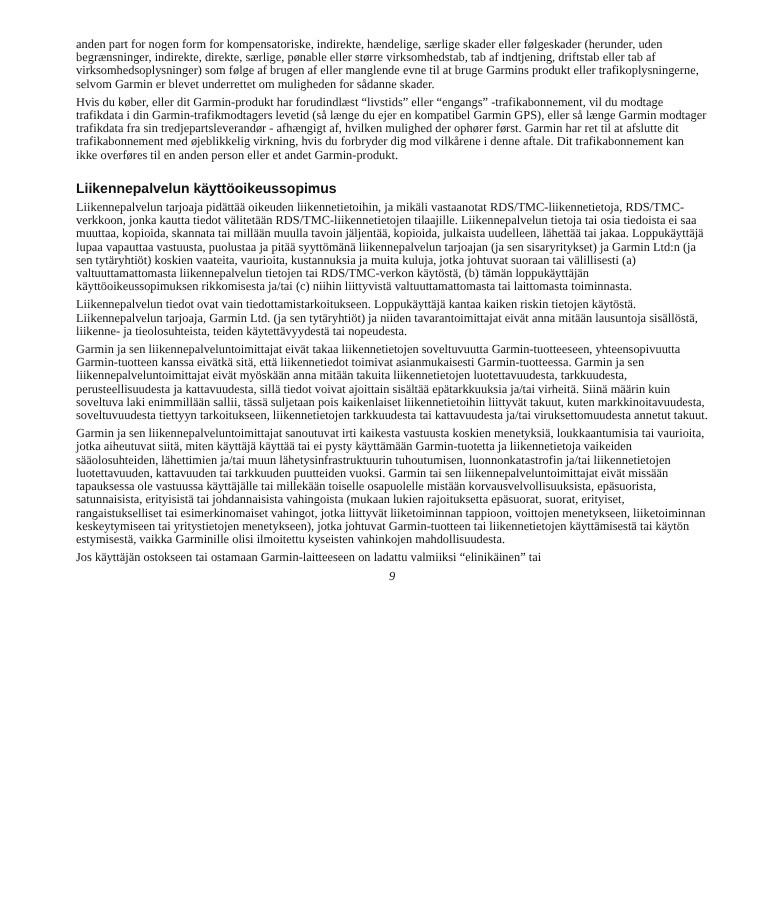anden part for nogen form for kompensatoriske, indirekte, hændelige, særlige skader eller følgeskader (herunder, uden begrænsninger, indirekte, direkte, særlige, pønable eller større virksomhedstab, tab af indtjening, driftstab eller tab af virksomhedsoplysninger) som følge af brugen af eller manglende evne til at bruge Garmins produkt eller trafikoplysningerne, selvom Garmin er blevet underrettet om muligheden for sådanne skader.
Hvis du køber, eller dit Garmin-produkt har forudindlæst “livstids” eller “engangs” -trafikabonnement, vil du modtage trafikdata i din Garmin-trafikmodtagers levetid (så længe du ejer en kompatibel Garmin GPS), eller så længe Garmin modtager trafikdata fra sin tredjepartsleverandør - afhængigt af, hvilken mulighed der ophører først. Garmin har ret til at afslutte dit trafikabonnement med øjeblikkelig virkning, hvis du forbryder dig mod vilkårene i denne aftale. Dit trafikabonnement kan ikke overføres til en anden person eller et andet Garmin-produkt.
Liikennepalvelun käyttöoikeussopimus
Liikennepalvelun tarjoaja pidättää oikeuden liikennetietoihin, ja mikäli vastaanotat RDS/TMC-liikennetietoja, RDS/TMC-verkkoon, jonka kautta tiedot välitetään RDS/TMC-liikennetietojen tilaajille. Liikennepalvelun tietoja tai osia tiedoista ei saa muuttaa, kopioida, skannata tai millään muulla tavoin jäljentää, kopioida, julkaista uudelleen, lähettää tai jakaa. Loppukäyttäjä lupaa vapauttaa vastuusta, puolustaa ja pitää syyttömänä liikennepalvelun tarjoajan (ja sen sisaryritykset) ja Garmin Ltd:n (ja sen tytäryhtiöt) koskien vaateita, vaurioita, kustannuksia ja muita kuluja, jotka johtuvat suoraan tai välillisesti (a) valtuuttamattomasta liikennepalvelun tietojen tai RDS/TMC-verkon käytöstä, (b) tämän loppukäyttäjän käyttöoikeussopimuksen rikkomisesta ja/tai (c) niihin liittyvistä valtuuttamattomasta tai laittomasta toiminnasta.
Liikennepalvelun tiedot ovat vain tiedottamistarkoitukseen. Loppukäyttäjä kantaa kaiken riskin tietojen käytöstä. Liikennepalvelun tarjoaja, Garmin Ltd. (ja sen tytäryhtiöt) ja niiden tavarantoimittajat eivät anna mitään lausuntoja sisällöstä, liikenne- ja tieolosuhteista, teiden käytettävyydestä tai nopeudesta.
Garmin ja sen liikennepalveluntoimittajat eivät takaa liikennetietojen soveltuvuutta Garmin-tuotteeseen, yhteensopivuutta Garmin-tuotteen kanssa eivätkä sitä, että liikennetiedot toimivat asianmukaisesti Garmin-tuotteessa. Garmin ja sen liikennepalveluntoimittajat eivät myöskään anna mitään takuita liikennetietojen luotettavuudesta, tarkkuudesta, perusteellisuudesta ja kattavuudesta, sillä tiedot voivat ajoittain sisältää epätarkkuuksia ja/tai virheitä. Siinä määrin kuin soveltuva laki enimmillään sallii, tässä suljetaan pois kaikenlaiset liikennetietoihin liittyvät takuut, kuten markkinoitavuudesta, soveltuvuudesta tiettyyn tarkoitukseen, liikennetietojen tarkkuudesta tai kattavuudesta ja/tai viruksettomuudesta annetut takuut.
Garmin ja sen liikennepalveluntoimittajat sanoutuvat irti kaikesta vastuusta koskien menetyksiä, loukkaantumisia tai vaurioita, jotka aiheutuvat siitä, miten käyttäjä käyttää tai ei pysty käyttämään Garmin-tuotetta ja liikennetietoja vaikeiden sääolosuhteiden, lähettimien ja/tai muun lähetysinfrastruktuurin tuhoutumisen, luonnonkatastrofin ja/tai liikennetietojen luotettavuuden, kattavuuden tai tarkkuuden puutteiden vuoksi. Garmin tai sen liikennepalveluntoimittajat eivät missään tapauksessa ole vastuussa käyttäjälle tai millekään toiselle osapuolelle mistään korvausvelvollisuuksista, epäsuorista, satunnaisista, erityisistä tai johdannaisista vahingoista (mukaan lukien rajoituksetta epäsuorat, suorat, erityiset, rangaistukselliset tai esimerkinomaiset vahingot, jotka liittyvät liiketoiminnan tappioon, voittojen menetykseen, liiketoiminnan keskeytymiseen tai yritystietojen menetykseen), jotka johtuvat Garmin-tuotteen tai liikennetietojen käyttämisestä tai käytön estymisestä, vaikka Garminille olisi ilmoitettu kyseisten vahinkojen mahdollisuudesta.
Jos käyttäjän ostokseen tai ostamaan Garmin-laitteeseen on ladattu valmiiksi “elinikäinen” tai
9